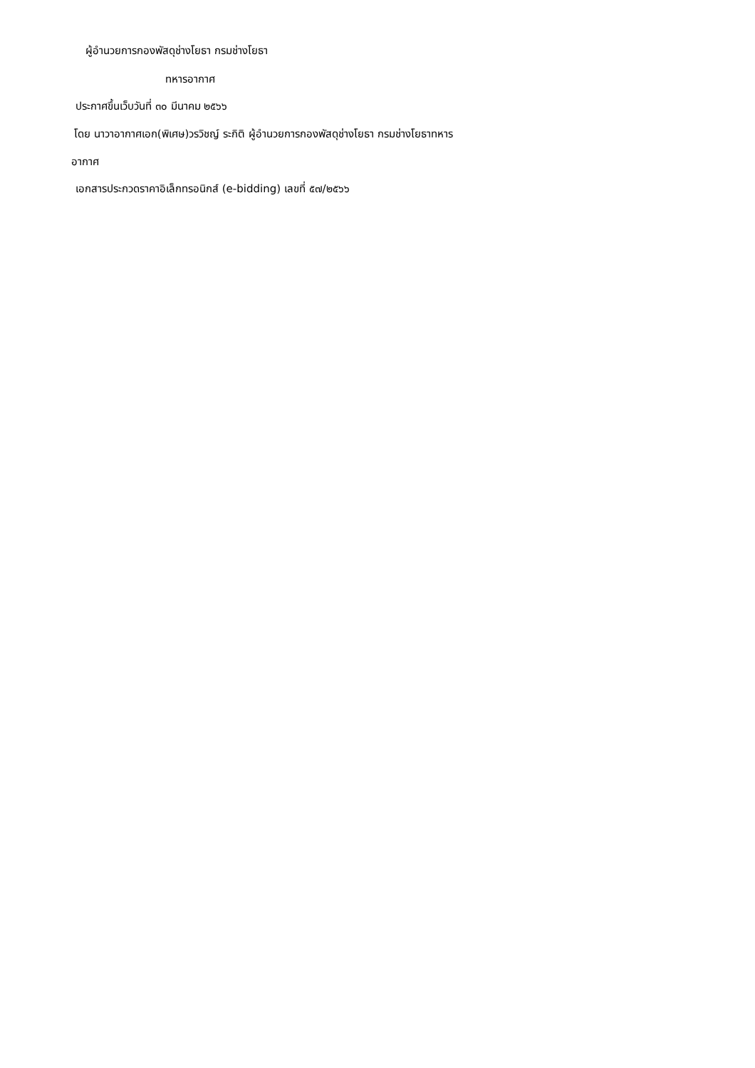ผู้อำนวยการกองพัสดุช่างโยธา กรมช่างโยธา
ทหารอากาศ
ประกาศขึ้นเว็บวันที่ ๓๐ มีนาคม ๒๕๖๖
โดย นาวาอากาศเอก(พิเศษ)วรวิชญ์ ระกิติ ผู้อำนวยการกองพัสดุช่างโยธา กรมช่างโยธาทหาร
อากาศ
เอกสารประกวดราคาอิเล็กทรอนิกส์ (e-bidding) เลขที่ ๕๗/๒๕๖๖